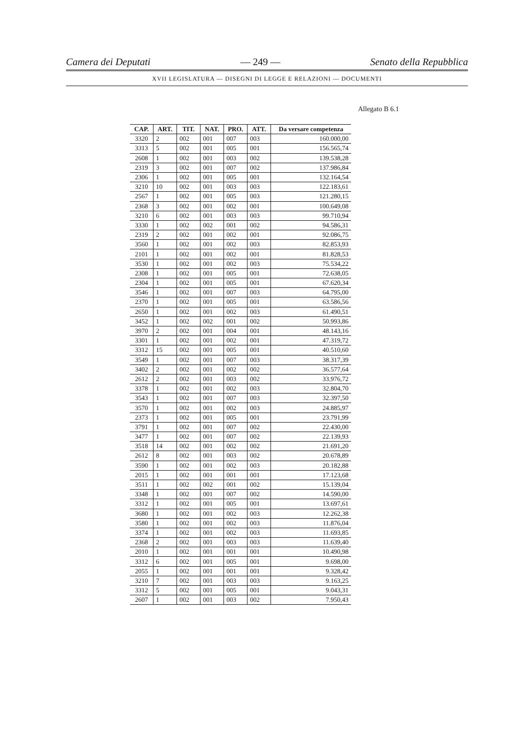Camera dei Deputati — 249 — Senato della Repubblica
XVII LEGISLATURA — DISEGNI DI LEGGE E RELAZIONI — DOCUMENTI
Allegato B 6.1
| CAP. | ART. | TIT. | NAT. | PRO. | ATT. | Da versare competenza |
| --- | --- | --- | --- | --- | --- | --- |
| 3320 | 2 | 002 | 001 | 007 | 003 | 160.000,00 |
| 3313 | 5 | 002 | 001 | 005 | 001 | 156.565,74 |
| 2608 | 1 | 002 | 001 | 003 | 002 | 139.538,28 |
| 2319 | 3 | 002 | 001 | 007 | 002 | 137.986,84 |
| 2306 | 1 | 002 | 001 | 005 | 001 | 132.164,54 |
| 3210 | 10 | 002 | 001 | 003 | 003 | 122.183,61 |
| 2567 | 1 | 002 | 001 | 005 | 003 | 121.280,15 |
| 2368 | 3 | 002 | 001 | 002 | 001 | 100.649,08 |
| 3210 | 6 | 002 | 001 | 003 | 003 | 99.710,94 |
| 3330 | 1 | 002 | 002 | 001 | 002 | 94.586,31 |
| 2319 | 2 | 002 | 001 | 002 | 001 | 92.086,75 |
| 3560 | 1 | 002 | 001 | 002 | 003 | 82.853,93 |
| 2101 | 1 | 002 | 001 | 002 | 001 | 81.828,53 |
| 3530 | 1 | 002 | 001 | 002 | 003 | 75.534,22 |
| 2308 | 1 | 002 | 001 | 005 | 001 | 72.638,05 |
| 2304 | 1 | 002 | 001 | 005 | 001 | 67.620,34 |
| 3546 | 1 | 002 | 001 | 007 | 003 | 64.795,00 |
| 2370 | 1 | 002 | 001 | 005 | 001 | 63.586,56 |
| 2650 | 1 | 002 | 001 | 002 | 003 | 61.490,51 |
| 3452 | 1 | 002 | 002 | 001 | 002 | 50.993,86 |
| 3970 | 2 | 002 | 001 | 004 | 001 | 48.143,16 |
| 3301 | 1 | 002 | 001 | 002 | 001 | 47.319,72 |
| 3312 | 15 | 002 | 001 | 005 | 001 | 40.510,60 |
| 3549 | 1 | 002 | 001 | 007 | 003 | 38.317,39 |
| 3402 | 2 | 002 | 001 | 002 | 002 | 36.577,64 |
| 2612 | 2 | 002 | 001 | 003 | 002 | 33.976,72 |
| 3378 | 1 | 002 | 001 | 002 | 003 | 32.804,70 |
| 3543 | 1 | 002 | 001 | 007 | 003 | 32.397,50 |
| 3570 | 1 | 002 | 001 | 002 | 003 | 24.885,97 |
| 2373 | 1 | 002 | 001 | 005 | 001 | 23.791,99 |
| 3791 | 1 | 002 | 001 | 007 | 002 | 22.430,00 |
| 3477 | 1 | 002 | 001 | 007 | 002 | 22.139,93 |
| 3518 | 14 | 002 | 001 | 002 | 002 | 21.691,20 |
| 2612 | 8 | 002 | 001 | 003 | 002 | 20.678,89 |
| 3590 | 1 | 002 | 001 | 002 | 003 | 20.182,88 |
| 2015 | 1 | 002 | 001 | 001 | 001 | 17.123,68 |
| 3511 | 1 | 002 | 002 | 001 | 002 | 15.139,04 |
| 3348 | 1 | 002 | 001 | 007 | 002 | 14.590,00 |
| 3312 | 1 | 002 | 001 | 005 | 001 | 13.697,61 |
| 3680 | 1 | 002 | 001 | 002 | 003 | 12.262,38 |
| 3580 | 1 | 002 | 001 | 002 | 003 | 11.876,04 |
| 3374 | 1 | 002 | 001 | 002 | 003 | 11.693,85 |
| 2368 | 2 | 002 | 001 | 003 | 003 | 11.639,40 |
| 2010 | 1 | 002 | 001 | 001 | 001 | 10.490,98 |
| 3312 | 6 | 002 | 001 | 005 | 001 | 9.698,00 |
| 2055 | 1 | 002 | 001 | 001 | 001 | 9.328,42 |
| 3210 | 7 | 002 | 001 | 003 | 003 | 9.163,25 |
| 3312 | 5 | 002 | 001 | 005 | 001 | 9.043,31 |
| 2607 | 1 | 002 | 001 | 003 | 002 | 7.950,43 |